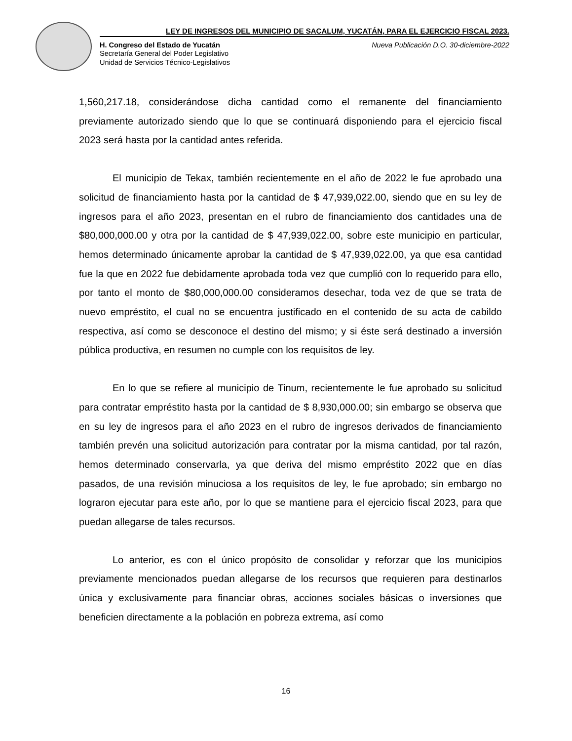LEY DE INGRESOS DEL MUNICIPIO DE SACALUM, YUCATÁN, PARA EL EJERCICIO FISCAL 2023.
H. Congreso del Estado de Yucatán Nueva Publicación D.O. 30-diciembre-2022
Secretaría General del Poder Legislativo
Unidad de Servicios Técnico-Legislativos
1,560,217.18, considerándose dicha cantidad como el remanente del financiamiento previamente autorizado siendo que lo que se continuará disponiendo para el ejercicio fiscal 2023 será hasta por la cantidad antes referida.
El municipio de Tekax, también recientemente en el año de 2022 le fue aprobado una solicitud de financiamiento hasta por la cantidad de $ 47,939,022.00, siendo que en su ley de ingresos para el año 2023, presentan en el rubro de financiamiento dos cantidades una de $80,000,000.00 y otra por la cantidad de $ 47,939,022.00, sobre este municipio en particular, hemos determinado únicamente aprobar la cantidad de $ 47,939,022.00, ya que esa cantidad fue la que en 2022 fue debidamente aprobada toda vez que cumplió con lo requerido para ello, por tanto el monto de $80,000,000.00 consideramos desechar, toda vez de que se trata de nuevo empréstito, el cual no se encuentra justificado en el contenido de su acta de cabildo respectiva, así como se desconoce el destino del mismo; y si éste será destinado a inversión pública productiva, en resumen no cumple con los requisitos de ley.
En lo que se refiere al municipio de Tinum, recientemente le fue aprobado su solicitud para contratar empréstito hasta por la cantidad de $ 8,930,000.00; sin embargo se observa que en su ley de ingresos para el año 2023 en el rubro de ingresos derivados de financiamiento también prevén una solicitud autorización para contratar por la misma cantidad, por tal razón, hemos determinado conservarla, ya que deriva del mismo empréstito 2022 que en días pasados, de una revisión minuciosa a los requisitos de ley, le fue aprobado; sin embargo no lograron ejecutar para este año, por lo que se mantiene para el ejercicio fiscal 2023, para que puedan allegarse de tales recursos.
Lo anterior, es con el único propósito de consolidar y reforzar que los municipios previamente mencionados puedan allegarse de los recursos que requieren para destinarlos única y exclusivamente para financiar obras, acciones sociales básicas o inversiones que beneficien directamente a la población en pobreza extrema, así como
16